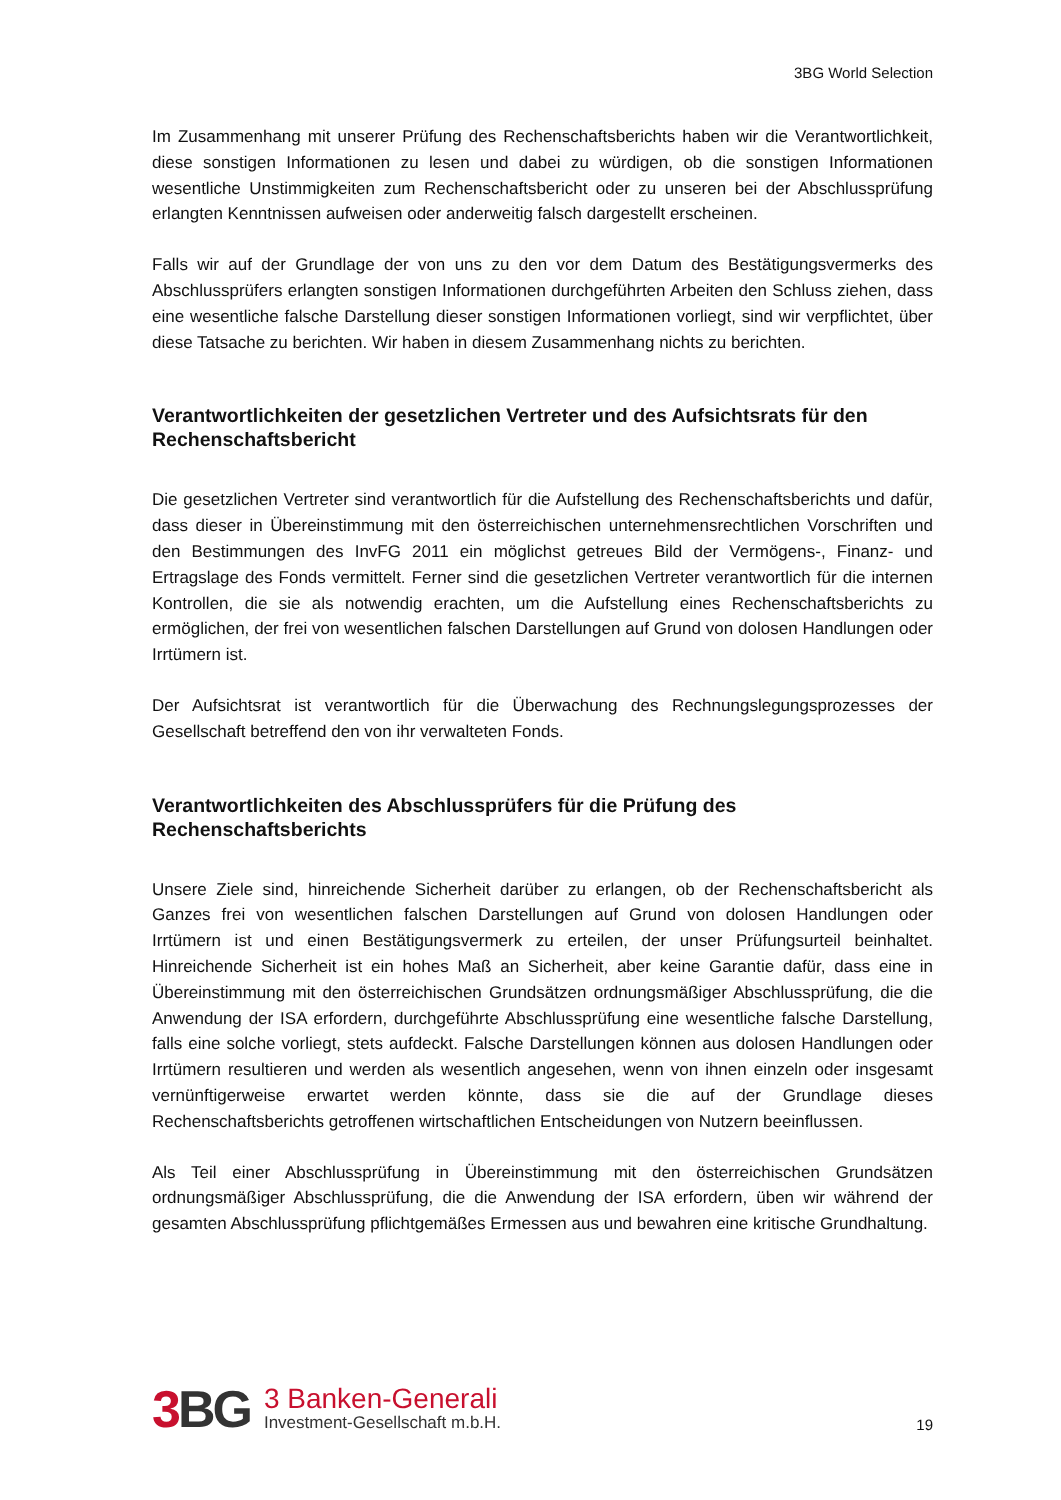3BG World Selection
Im Zusammenhang mit unserer Prüfung des Rechenschaftsberichts haben wir die Verantwortlichkeit, diese sonstigen Informationen zu lesen und dabei zu würdigen, ob die sonstigen Informationen wesentliche Unstimmigkeiten zum Rechenschaftsbericht oder zu unseren bei der Abschlussprüfung erlangten Kenntnissen aufweisen oder anderweitig falsch dargestellt erscheinen.
Falls wir auf der Grundlage der von uns zu den vor dem Datum des Bestätigungsvermerks des Abschlussprüfers erlangten sonstigen Informationen durchgeführten Arbeiten den Schluss ziehen, dass eine wesentliche falsche Darstellung dieser sonstigen Informationen vorliegt, sind wir verpflichtet, über diese Tatsache zu berichten. Wir haben in diesem Zusammenhang nichts zu berichten.
Verantwortlichkeiten der gesetzlichen Vertreter und des Aufsichtsrats für den Rechenschaftsbericht
Die gesetzlichen Vertreter sind verantwortlich für die Aufstellung des Rechenschaftsberichts und dafür, dass dieser in Übereinstimmung mit den österreichischen unternehmensrechtlichen Vorschriften und den Bestimmungen des InvFG 2011 ein möglichst getreues Bild der Vermögens-, Finanz- und Ertragslage des Fonds vermittelt. Ferner sind die gesetzlichen Vertreter verantwortlich für die internen Kontrollen, die sie als notwendig erachten, um die Aufstellung eines Rechenschaftsberichts zu ermöglichen, der frei von wesentlichen falschen Darstellungen auf Grund von dolosen Handlungen oder Irrtümern ist.
Der Aufsichtsrat ist verantwortlich für die Überwachung des Rechnungslegungsprozesses der Gesellschaft betreffend den von ihr verwalteten Fonds.
Verantwortlichkeiten des Abschlussprüfers für die Prüfung des Rechenschaftsberichts
Unsere Ziele sind, hinreichende Sicherheit darüber zu erlangen, ob der Rechenschaftsbericht als Ganzes frei von wesentlichen falschen Darstellungen auf Grund von dolosen Handlungen oder Irrtümern ist und einen Bestätigungsvermerk zu erteilen, der unser Prüfungsurteil beinhaltet. Hinreichende Sicherheit ist ein hohes Maß an Sicherheit, aber keine Garantie dafür, dass eine in Übereinstimmung mit den österreichischen Grundsätzen ordnungsmäßiger Abschlussprüfung, die die Anwendung der ISA erfordern, durchgeführte Abschlussprüfung eine wesentliche falsche Darstellung, falls eine solche vorliegt, stets aufdeckt. Falsche Darstellungen können aus dolosen Handlungen oder Irrtümern resultieren und werden als wesentlich angesehen, wenn von ihnen einzeln oder insgesamt vernünftigerweise erwartet werden könnte, dass sie die auf der Grundlage dieses Rechenschaftsberichts getroffenen wirtschaftlichen Entscheidungen von Nutzern beeinflussen.
Als Teil einer Abschlussprüfung in Übereinstimmung mit den österreichischen Grundsätzen ordnungsmäßiger Abschlussprüfung, die die Anwendung der ISA erfordern, üben wir während der gesamten Abschlussprüfung pflichtgemäßes Ermessen aus und bewahren eine kritische Grundhaltung.
3 BG
3 Banken-Generali
Investment-Gesellschaft m.b.H.
19